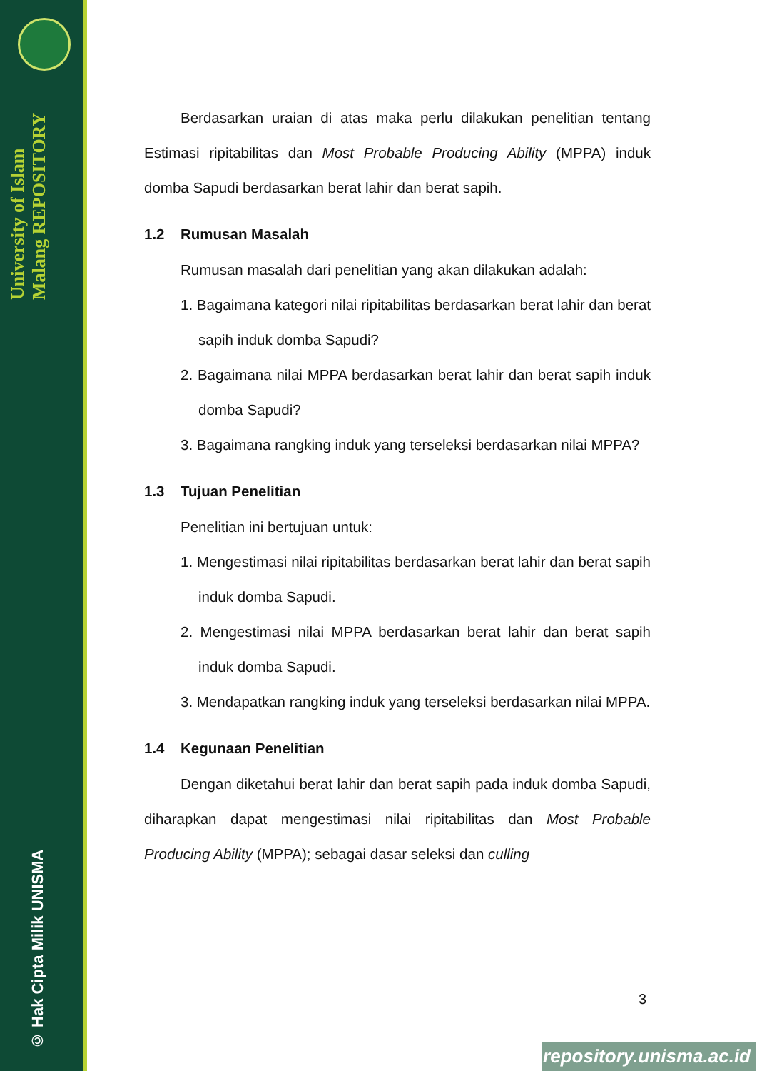University of Islam Malang REPOSITORY
© Hak Cipta Milik UNISMA
Berdasarkan uraian di atas maka perlu dilakukan penelitian tentang Estimasi ripitabilitas dan Most Probable Producing Ability (MPPA) induk domba Sapudi berdasarkan berat lahir dan berat sapih.
1.2 Rumusan Masalah
Rumusan masalah dari penelitian yang akan dilakukan adalah:
1. Bagaimana kategori nilai ripitabilitas berdasarkan berat lahir dan berat sapih induk domba Sapudi?
2. Bagaimana nilai MPPA berdasarkan berat lahir dan berat sapih induk domba Sapudi?
3. Bagaimana rangking induk yang terseleksi berdasarkan nilai MPPA?
1.3 Tujuan Penelitian
Penelitian ini bertujuan untuk:
1. Mengestimasi nilai ripitabilitas berdasarkan berat lahir dan berat sapih induk domba Sapudi.
2. Mengestimasi nilai MPPA berdasarkan berat lahir dan berat sapih induk domba Sapudi.
3. Mendapatkan rangking induk yang terseleksi berdasarkan nilai MPPA.
1.4 Kegunaan Penelitian
Dengan diketahui berat lahir dan berat sapih pada induk domba Sapudi, diharapkan dapat mengestimasi nilai ripitabilitas dan Most Probable Producing Ability (MPPA); sebagai dasar seleksi dan culling
3
repository.unisma.ac.id